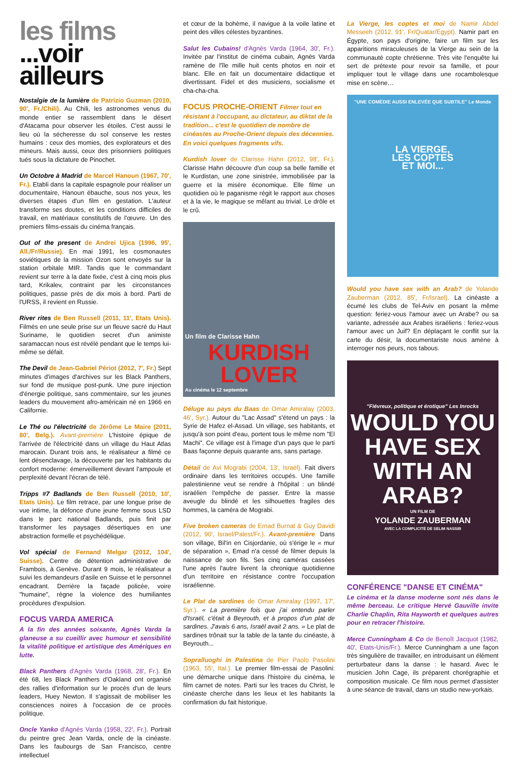les films...voir ailleurs
Nostalgie de la lumière de Patrizio Guzman (2010, 90', Fr./Chili). Au Chili, les astronomes venus du monde entier se rassemblent dans le désert d'Atacama pour observer les étoiles. C'est aussi le lieu où la sécheresse du sol conserve les restes humains : ceux des momies, des explorateurs et des mineurs. Mais aussi, ceux des prisonniers politiques tués sous la dictature de Pinochet.
Un Octobre à Madrid de Marcel Hanoun (1967, 70', Fr.). Etabli dans la capitale espagnole pour réaliser un documentaire, Hanoun ébauche, sous nos yeux, les diverses étapes d'un film en gestation. L'auteur transforme ses doutes, et les conditions difficiles de travail, en matériaux constitutifs de l'œuvre. Un des premiers films-essais du cinéma français.
Out of the present de Andrei Ujica (1996, 95', All./Fr/Russie). En mai 1991, les cosmonautes soviétiques de la mission Ozon sont envoyés sur la station orbitale MIR. Tandis que le commandant revient sur terre à la date fixée, c'est à cinq mois plus tard, Krikalev, contraint par les circonstances politiques, passe près de dix mois à bord. Parti de l'URSS, il revient en Russie.
River rites de Ben Russell (2011, 11', Etats Unis). Filmés en une seule prise sur un fleuve sacré du Haut Suriname, le quotidien secret d'un animiste saramaccan nous est révélé pendant que le temps lui-même se défait.
The Devil de Jean-Gabriel Périot (2012, 7', Fr.) Sept minutes d'images d'archives sur les Black Panthers, sur fond de musique post-punk. Une pure injection d'énergie politique, sans commentaire, sur les jeunes leaders du mouvement afro-américain né en 1966 en Californie.
Le Thé ou l'électricité de Jérôme Le Maire (2011, 80', Belg.). Avant-première L'histoire épique de l'arrivée de l'électricité dans un village du Haut Atlas marocain. Durant trois ans, le réalisateur a filmé ce lent désenclavage, la découverte par les habitants du confort moderne: émerveillement devant l'ampoule et perplexité devant l'écran de télé.
Tripps #7 Badlands de Ben Russell (2010, 10', Etats Unis). Le film retrace, par une longue prise de vue intime, la défonce d'une jeune femme sous LSD dans le parc national Badlands, puis finit par transformer les paysages désertiques en une abstraction formelle et psychédélique.
Vol spécial de Fernand Melgar (2012, 104', Suisse). Centre de détention administrative de Frambois, à Genève. Durant 9 mois, le réalisateur a suivi les demandeurs d'asile en Suisse et le personnel encadrant. Derrière la façade policée, voire "humaine", règne la violence des humiliantes procédures d'expulsion.
FOCUS VARDA AMERICA
A la fin des années soixante, Agnès Varda la glaneuse a su cueillir avec humour et sensibilité la vitalité politique et artistique des Amériques en lutte.
Black Panthers d'Agnès Varda (1968, 28', Fr.). En été 68, les Black Panthers d'Oakland ont organisé des rallies d'information sur le procès d'un de leurs leaders, Huey Newton. Il s'agissait de mobiliser les consciences noires à l'occasion de ce procès politique.
Oncle Yanko d'Agnès Varda (1958, 22', Fr.). Portrait du peintre grec Jean Varda, oncle de la cinéaste. Dans les faubourgs de San Francisco, centre intellectuel
et cœur de la bohème, il navigue à la voile latine et peint des villes célestes byzantines.
Salut les Cubains! d'Agnès Varda (1964, 30', Fr.). Invitée par l'institut de cinéma cubain, Agnès Varda ramène de l'île mille huit cents photos en noir et blanc. Elle en fait un documentaire didactique et divertissant. Fidel et des musiciens, socialisme et cha-cha-cha.
FOCUS PROCHE-ORIENT Filmer tout en résistant à l'occupant, au dictateur, au diktat de la tradition... c'est le quotidien de nombre de cinéastes au Proche-Orient depuis des décennies. En voici quelques fragments vifs.
Kurdish lover de Clarisse Hahn (2012, 98', Fr.). Clarisse Hahn découvre d'un coup sa belle famille et le Kurdistan, une zone sinistrée, immobilisée par la guerre et la misère économique. Elle filme un quotidien où le paganisme régit le rapport aux choses et à la vie, le magique se mêlant au trivial. Le drôle et le crû.
Un film de Clarisse Hahn
KURDISH LOVER
Au cinéma le 12 septembre
Déluge au pays du Baas de Omar Amiralay (2003, 46', Syr.). Autour du "Lac Assad" s'étend un pays : la Syrie de Hafez el-Assad. Un village, ses habitants, et jusqu'à son point d'eau, portent tous le même nom "El Machi". Ce village est à l'image d'un pays que le parti Baas façonne depuis quarante ans, sans partage.
Détail de Avi Mograbi (2004, 13', Israël). Fait divers ordinaire dans les territoires occupés. Une famille palestinienne veut se rendre à l'hôpital : un blindé israélien l'empêche de passer. Entre la masse aveugle du blindé et les silhouettes fragiles des hommes, la caméra de Mograbi.
Five broken cameras de Ernad Burnat & Guy Davidi (2012, 90', Israel/Palest/Fr.). Avant-première. Dans son village, Bil'in en Cisjordanie, où s'érige le « mur de séparation », Emad n'a cessé de filmer depuis la naissance de son fils. Ses cinq caméras cassées l'une après l'autre livrent la chronique quotidienne d'un territoire en résistance contre l'occupation israélienne.
Le Plat de sardines de Omar Amiralay (1997, 17', Syr.). « La première fois que j'ai entendu parler d'Israël, c'était à Beyrouth, et à propos d'un plat de sardines. J'avais 6 ans, Israël avait 2 ans. » Le plat de sardines trônait sur la table de la tante du cinéaste, à Beyrouth...
Sopralluoghi in Palestina de Pier Paolo Pasolini (1963, 55', Ital.). Le premier film-essai de Pasolini: une démarche unique dans l'histoire du cinéma, le film carnet de notes. Parti sur les traces du Christ, le cinéaste cherche dans les lieux et les habitants la confirmation du fait historique.
La Vierge, les coptes et moi de Namir Abdel Messeeh (2012, 91', Fr/Quatar/Egypt). Namir part en Égypte, son pays d'origine, faire un film sur les apparitions miraculeuses de la Vierge au sein de la communauté copte chrétienne. Très vite l'enquête lui sert de prétexte pour revoir sa famille, et pour impliquer tout le village dans une rocambolesque mise en scène…
"UNE COMÉDIE AUSSI ENLEVÉE QUE SUBTILE" Le Monde
LA VIERGE,
LES COPTES
ET MOI...
Would you have sex with an Arab? de Yolande Zauberman (2012, 85', Fr/Israel). La cinéaste a écumé les clubs de Tel-Aviv en posant la même question: feriez-vous l'amour avec un Arabe? ou sa variante, adressée aux Arabes israéliens : feriez-vous l'amour avec un Juif? En déplaçant le conflit sur la carte du désir, la documentariste nous amène à interroger nos peurs, nos tabous.
"Fiévreux, politique et érotique" Les Inrocks
WOULD YOU HAVE SEX WITH AN ARAB?
UN FILM DE
YOLANDE ZAUBERMAN
AVEC LA COMPLICITÉ DE SELIM NASSIB
CONFÉRENCE "DANSE ET CINÉMA"
Le cinéma et la danse moderne sont nés dans le même berceau. Le critique Hervé Gauville invite Charlie Chaplin, Rita Hayworth et quelques autres pour en retracer l'histoire.
Merce Cunningham & Co de Benoît Jacquot (1982, 40', Etats-Unis/Fr.). Merce Cunningham a une façon très singulière de travailler, en introduisant un élément perturbateur dans la danse : le hasard. Avec le musicien John Cage, ils préparent chorégraphie et composition musicale. Ce film nous permet d'assister à une séance de travail, dans un studio new-yorkais.